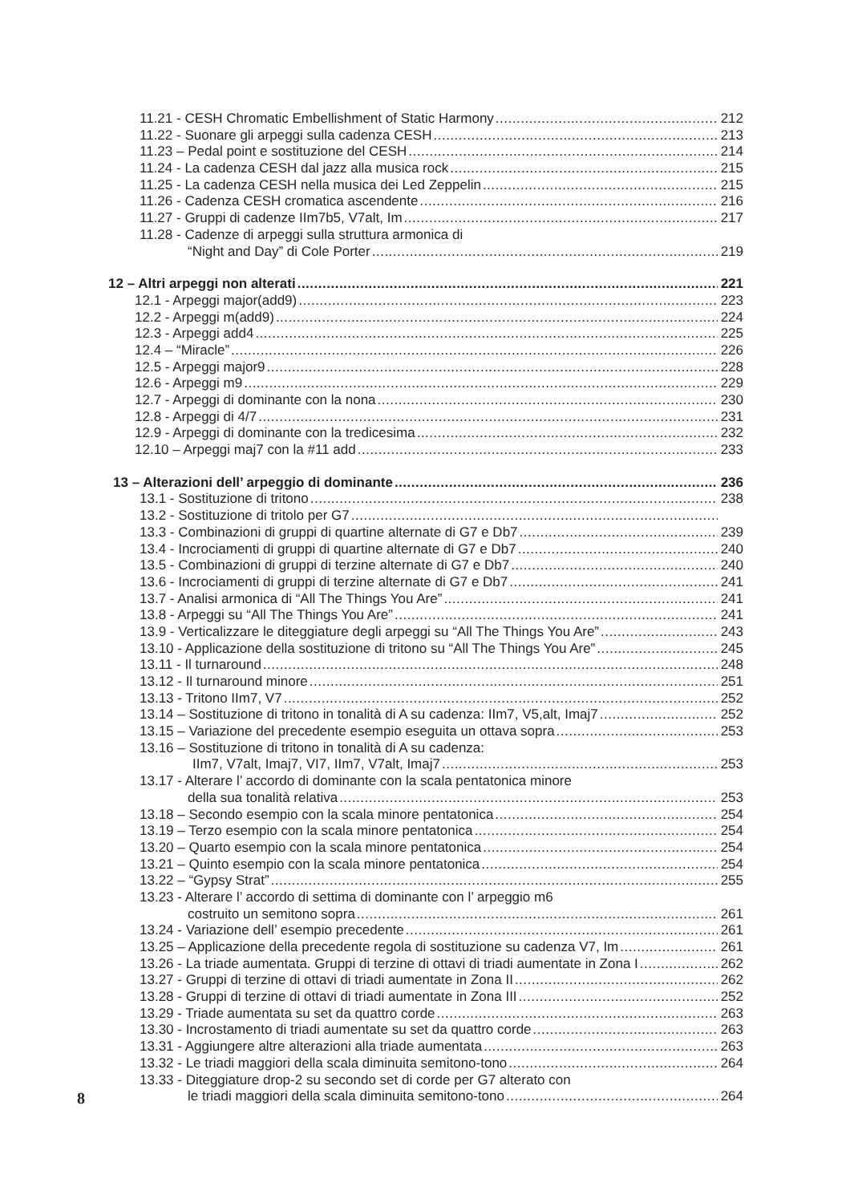11.21 - CESH Chromatic Embellishment of Static Harmony 212
11.22 - Suonare gli arpeggi sulla cadenza CESH 213
11.23 – Pedal point e sostituzione del CESH 214
11.24 - La cadenza CESH dal jazz alla musica rock 215
11.25 - La cadenza CESH nella musica dei Led Zeppelin 215
11.26 - Cadenza CESH cromatica ascendente 216
11.27 - Gruppi di cadenze IIm7b5, V7alt, Im 217
11.28 - Cadenze di arpeggi sulla struttura armonica di
“Night and Day” di Cole Porter 219
12 – Altri arpeggi non alterati 221
12.1 - Arpeggi major(add9) 223
12.2 - Arpeggi m(add9) 224
12.3 - Arpeggi add4 225
12.4 – “Miracle” 226
12.5 - Arpeggi major9 228
12.6 - Arpeggi m9 229
12.7 - Arpeggi di dominante con la nona 230
12.8 - Arpeggi di 4/7 231
12.9 - Arpeggi di dominante con la tredicesima 232
12.10 – Arpeggi maj7 con la #11 add 233
13 – Alterazioni dell’ arpeggio di dominante 236
13.1 - Sostituzione di tritono 238
13.2 - Sostituzione di tritolo per G7
13.3 - Combinazioni di gruppi di quartine alternate di G7 e Db7 239
13.4 - Incrociamenti di gruppi di quartine alternate di G7 e Db7 240
13.5 - Combinazioni di gruppi di terzine alternate di G7 e Db7 240
13.6 - Incrociamenti di gruppi di terzine alternate di G7 e Db7 241
13.7 - Analisi armonica di “All The Things You Are” 241
13.8 - Arpeggi su “All The Things You Are” 241
13.9 - Verticalizzare le diteggiature degli arpeggi su “All The Things You Are” 243
13.10 - Applicazione della sostituzione di tritono su “All The Things You Are” 245
13.11 - Il turnaround 248
13.12 - Il turnaround minore 251
13.13 - Tritono IIm7, V7 252
13.14 – Sostituzione di tritono in tonalità di A su cadenza: IIm7, V5,alt, Imaj7 252
13.15 – Variazione del precedente esempio eseguita un ottava sopra 253
13.16 – Sostituzione di tritono in tonalità di A su cadenza:
IIm7, V7alt, Imaj7, VI7, IIm7, V7alt, Imaj7 253
13.17 - Alterare l’ accordo di dominante con la scala pentatonica minore
della sua tonalità relativa 253
13.18 – Secondo esempio con la scala minore pentatonica 254
13.19 – Terzo esempio con la scala minore pentatonica 254
13.20 – Quarto esempio con la scala minore pentatonica 254
13.21 – Quinto esempio con la scala minore pentatonica 254
13.22 – “Gypsy Strat” 255
13.23 - Alterare l’ accordo di settima di dominante con l’ arpeggio m6
costruito un semitono sopra 261
13.24 - Variazione dell’ esempio precedente 261
13.25 – Applicazione della precedente regola di sostituzione su cadenza V7, Im 261
13.26 - La triade aumentata. Gruppi di terzine di ottavi di triadi aumentate in Zona I 262
13.27 - Gruppi di terzine di ottavi di triadi aumentate in Zona II 262
13.28 - Gruppi di terzine di ottavi di triadi aumentate in Zona III 252
13.29 - Triade aumentata su set da quattro corde 263
13.30 - Incrostamento di triadi aumentate su set da quattro corde 263
13.31 - Aggiungere altre alterazioni alla triade aumentata 263
13.32 - Le triadi maggiori della scala diminuita semitono-tono 264
13.33 - Diteggiature drop-2 su secondo set di corde per G7 alterato con
le triadi maggiori della scala diminuita semitono-tono 264
8